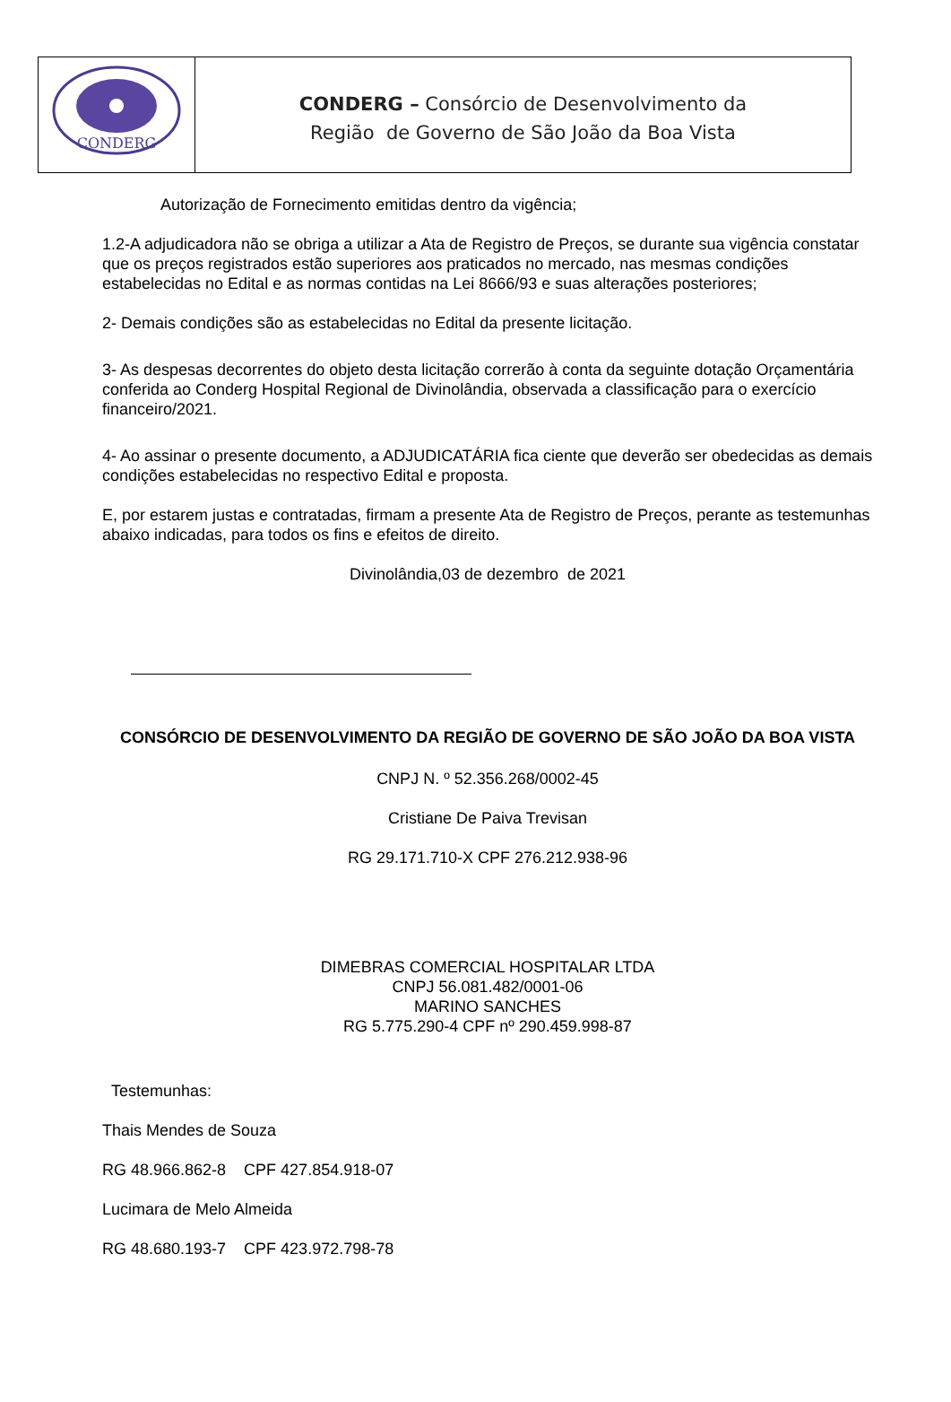CONDERG
CONDERG – Consórcio de Desenvolvimento da
Região de Governo de São João da Boa Vista
Autorização de Fornecimento emitidas dentro da vigência;
1.2-A adjudicadora não se obriga a utilizar a Ata de Registro de Preços, se durante sua vigência constatar que os preços registrados estão superiores aos praticados no mercado, nas mesmas condições estabelecidas no Edital e as normas contidas na Lei 8666/93 e suas alterações posteriores;
2- Demais condições são as estabelecidas no Edital da presente licitação.
3- As despesas decorrentes do objeto desta licitação correrão à conta da seguinte dotação Orçamentária conferida ao Conderg Hospital Regional de Divinolândia, observada a classificação para o exercício financeiro/2021.
4- Ao assinar o presente documento, a ADJUDICATÁRIA fica ciente que deverão ser obedecidas as demais condições estabelecidas no respectivo Edital e proposta.
E, por estarem justas e contratadas, firmam a presente Ata de Registro de Preços, perante as testemunhas abaixo indicadas, para todos os fins e efeitos de direito.
Divinolândia,03 de dezembro de 2021
CONSÓRCIO DE DESENVOLVIMENTO DA REGIÃO DE GOVERNO DE SÃO JOÃO DA BOA VISTA
CNPJ N. º 52.356.268/0002-45
Cristiane De Paiva Trevisan
RG 29.171.710-X CPF 276.212.938-96
DIMEBRAS COMERCIAL HOSPITALAR LTDA
CNPJ 56.081.482/0001-06
MARINO SANCHES
RG 5.775.290-4 CPF nº 290.459.998-87
Testemunhas:
Thais Mendes de Souza
RG 48.966.862-8 CPF 427.854.918-07
Lucimara de Melo Almeida
RG 48.680.193-7 CPF 423.972.798-78